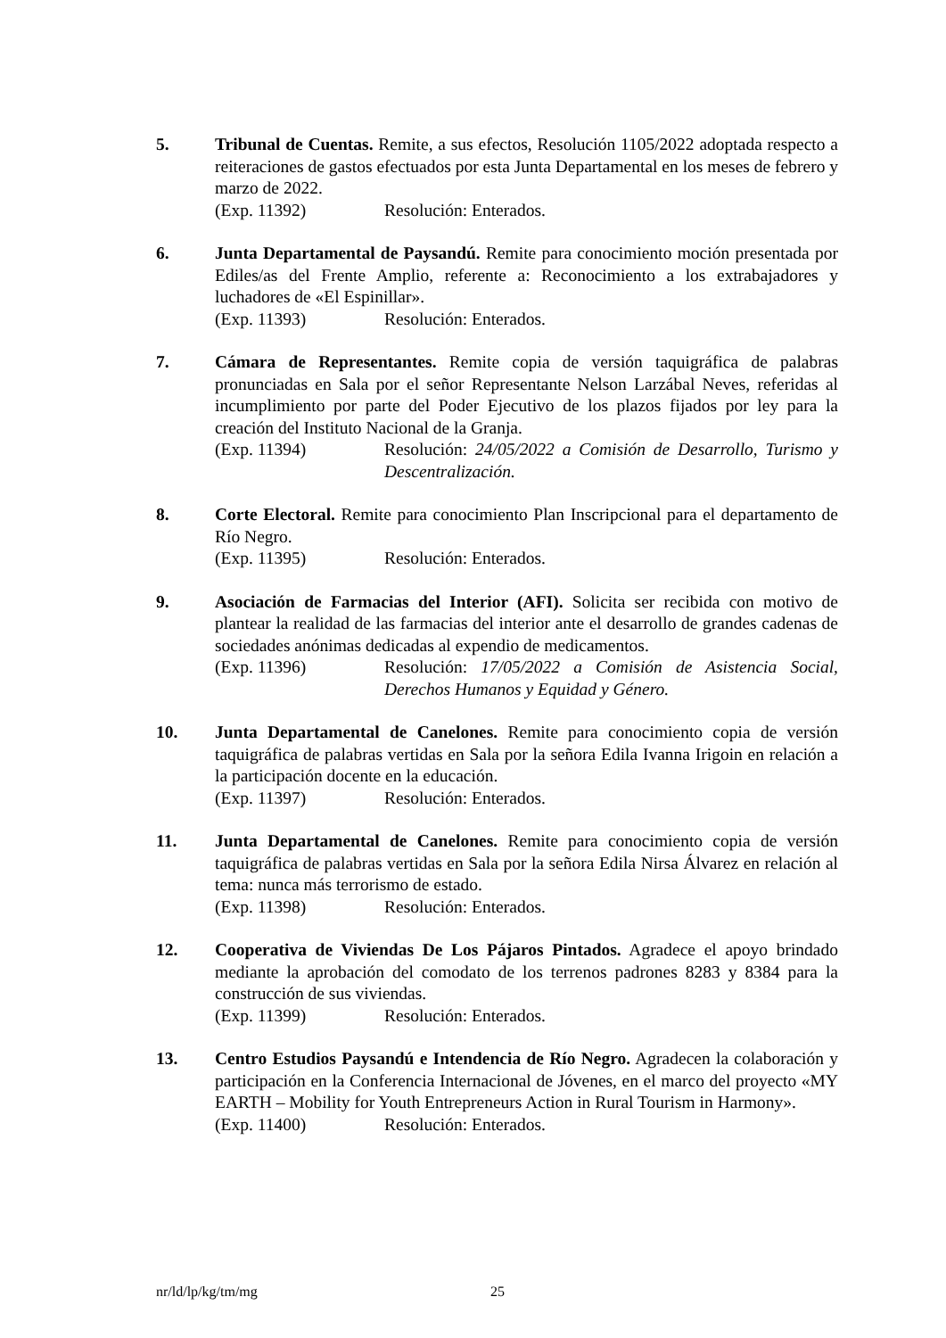5. Tribunal de Cuentas. Remite, a sus efectos, Resolución 1105/2022 adoptada respecto a reiteraciones de gastos efectuados por esta Junta Departamental en los meses de febrero y marzo de 2022.
(Exp. 11392) Resolución: Enterados.
6. Junta Departamental de Paysandú. Remite para conocimiento moción presentada por Ediles/as del Frente Amplio, referente a: Reconocimiento a los extrabajadores y luchadores de «El Espinillar».
(Exp. 11393) Resolución: Enterados.
7. Cámara de Representantes. Remite copia de versión taquigráfica de palabras pronunciadas en Sala por el señor Representante Nelson Larzábal Neves, referidas al incumplimiento por parte del Poder Ejecutivo de los plazos fijados por ley para la creación del Instituto Nacional de la Granja.
(Exp. 11394) Resolución: 24/05/2022 a Comisión de Desarrollo, Turismo y Descentralización.
8. Corte Electoral. Remite para conocimiento Plan Inscripcional para el departamento de Río Negro.
(Exp. 11395) Resolución: Enterados.
9. Asociación de Farmacias del Interior (AFI). Solicita ser recibida con motivo de plantear la realidad de las farmacias del interior ante el desarrollo de grandes cadenas de sociedades anónimas dedicadas al expendio de medicamentos.
(Exp. 11396) Resolución: 17/05/2022 a Comisión de Asistencia Social, Derechos Humanos y Equidad y Género.
10. Junta Departamental de Canelones. Remite para conocimiento copia de versión taquigráfica de palabras vertidas en Sala por la señora Edila Ivanna Irigoin en relación a la participación docente en la educación.
(Exp. 11397) Resolución: Enterados.
11. Junta Departamental de Canelones. Remite para conocimiento copia de versión taquigráfica de palabras vertidas en Sala por la señora Edila Nirsa Álvarez en relación al tema: nunca más terrorismo de estado.
(Exp. 11398) Resolución: Enterados.
12. Cooperativa de Viviendas De Los Pájaros Pintados. Agradece el apoyo brindado mediante la aprobación del comodato de los terrenos padrones 8283 y 8384 para la construcción de sus viviendas.
(Exp. 11399) Resolución: Enterados.
13. Centro Estudios Paysandú e Intendencia de Río Negro. Agradecen la colaboración y participación en la Conferencia Internacional de Jóvenes, en el marco del proyecto «MY EARTH – Mobility for Youth Entrepreneurs Action in Rural Tourism in Harmony».
(Exp. 11400) Resolución: Enterados.
nr/ld/lp/kg/tm/mg 25